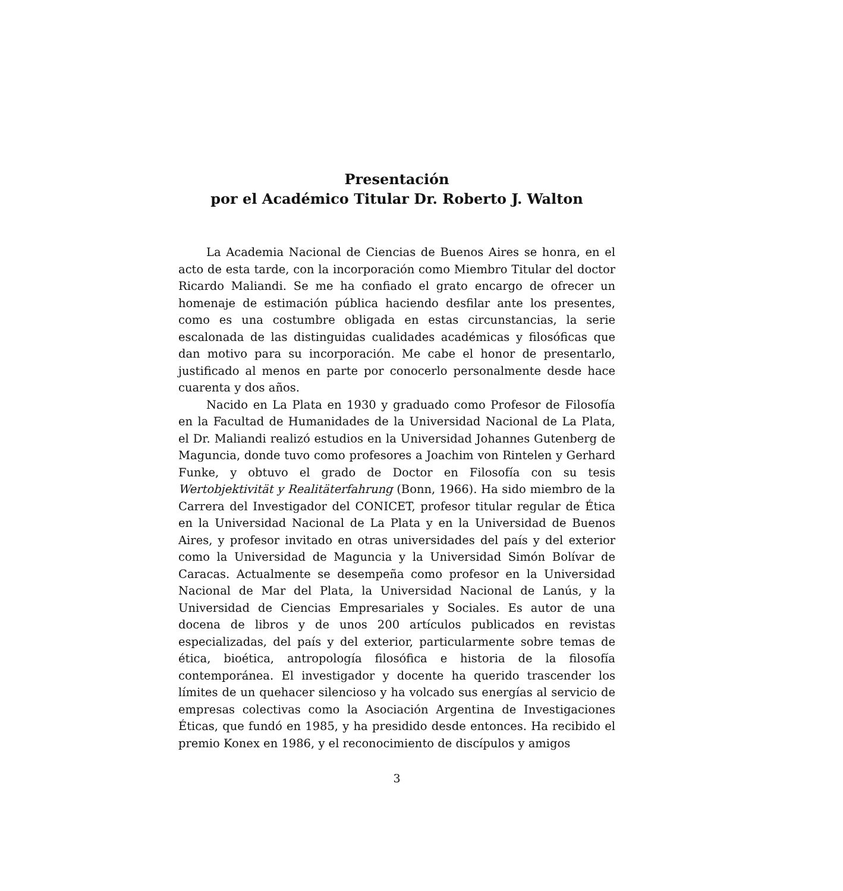Presentación
por el Académico Titular Dr. Roberto J. Walton
La Academia Nacional de Ciencias de Buenos Aires se honra, en el acto de esta tarde, con la incorporación como Miembro Titular del doctor Ricardo Maliandi. Se me ha confiado el grato encargo de ofrecer un homenaje de estimación pública haciendo desfilar ante los presentes, como es una costumbre obligada en estas circunstancias, la serie escalonada de las distinguidas cualidades académicas y filosóficas que dan motivo para su incorporación. Me cabe el honor de presentarlo, justificado al menos en parte por conocerlo personalmente desde hace cuarenta y dos años.
Nacido en La Plata en 1930 y graduado como Profesor de Filosofía en la Facultad de Humanidades de la Universidad Nacional de La Plata, el Dr. Maliandi realizó estudios en la Universidad Johannes Gutenberg de Maguncia, donde tuvo como profesores a Joachim von Rintelen y Gerhard Funke, y obtuvo el grado de Doctor en Filosofía con su tesis Wertobjektivität y Realitäterfahrung (Bonn, 1966). Ha sido miembro de la Carrera del Investigador del CONICET, profesor titular regular de Ética en la Universidad Nacional de La Plata y en la Universidad de Buenos Aires, y profesor invitado en otras universidades del país y del exterior como la Universidad de Maguncia y la Universidad Simón Bolívar de Caracas. Actualmente se desempeña como profesor en la Universidad Nacional de Mar del Plata, la Universidad Nacional de Lanús, y la Universidad de Ciencias Empresariales y Sociales. Es autor de una docena de libros y de unos 200 artículos publicados en revistas especializadas, del país y del exterior, particularmente sobre temas de ética, bioética, antropología filosófica e historia de la filosofía contemporánea. El investigador y docente ha querido trascender los límites de un quehacer silencioso y ha volcado sus energías al servicio de empresas colectivas como la Asociación Argentina de Investigaciones Éticas, que fundó en 1985, y ha presidido desde entonces. Ha recibido el premio Konex en 1986, y el reconocimiento de discípulos y amigos
3